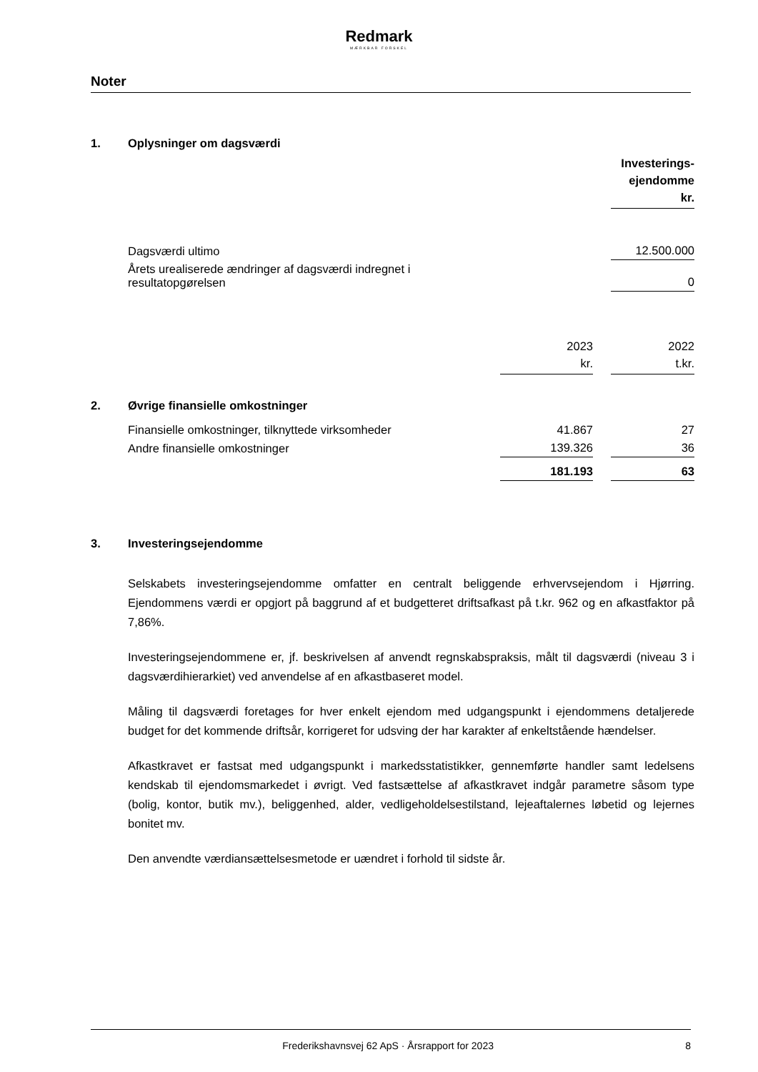Redmark
MÆRKBAR FORSKEL
Noter
| 1. | Oplysninger om dagsværdi | | | |
| | | | | Investerings- ejendomme kr. |
| | Dagsværdi ultimo | | | 12.500.000 |
| | Årets urealiserede ændringer af dagsværdi indregnet i resultatopgørelsen | | | 0 |
| | | 2023 kr. | | 2022 t.kr. |
| 2. | Øvrige finansielle omkostninger | | | |
| | Finansielle omkostninger, tilknyttede virksomheder | 41.867 | | 27 |
| | Andre finansielle omkostninger | 139.326 | | 36 |
| | | 181.193 | | 63 |
| 3. | Investeringsejendomme |
Selskabets investeringsejendomme omfatter en centralt beliggende erhvervsejendom i Hjørring. Ejendommens værdi er opgjort på baggrund af et budgetteret driftsafkast på t.kr. 962 og en afkastfaktor på 7,86%.
Investeringsejendommene er, jf. beskrivelsen af anvendt regnskabspraksis, målt til dagsværdi (niveau 3 i dagsværdihierarkiet) ved anvendelse af en afkastbaseret model.
Måling til dagsværdi foretages for hver enkelt ejendom med udgangspunkt i ejendommens detaljerede budget for det kommende driftsår, korrigeret for udsving der har karakter af enkeltstående hændelser.
Afkastkravet er fastsat med udgangspunkt i markedsstatistikker, gennemførte handler samt ledelsens kendskab til ejendomsmarkedet i øvrigt. Ved fastsættelse af afkastkravet indgår parametre såsom type (bolig, kontor, butik mv.), beliggenhed, alder, vedligeholdelsestilstand, lejeaftalernes løbetid og lejernes bonitet mv.
Den anvendte værdiansættelsesmetode er uændret i forhold til sidste år.
Frederikshavnsvej 62 ApS · Årsrapport for 2023 8